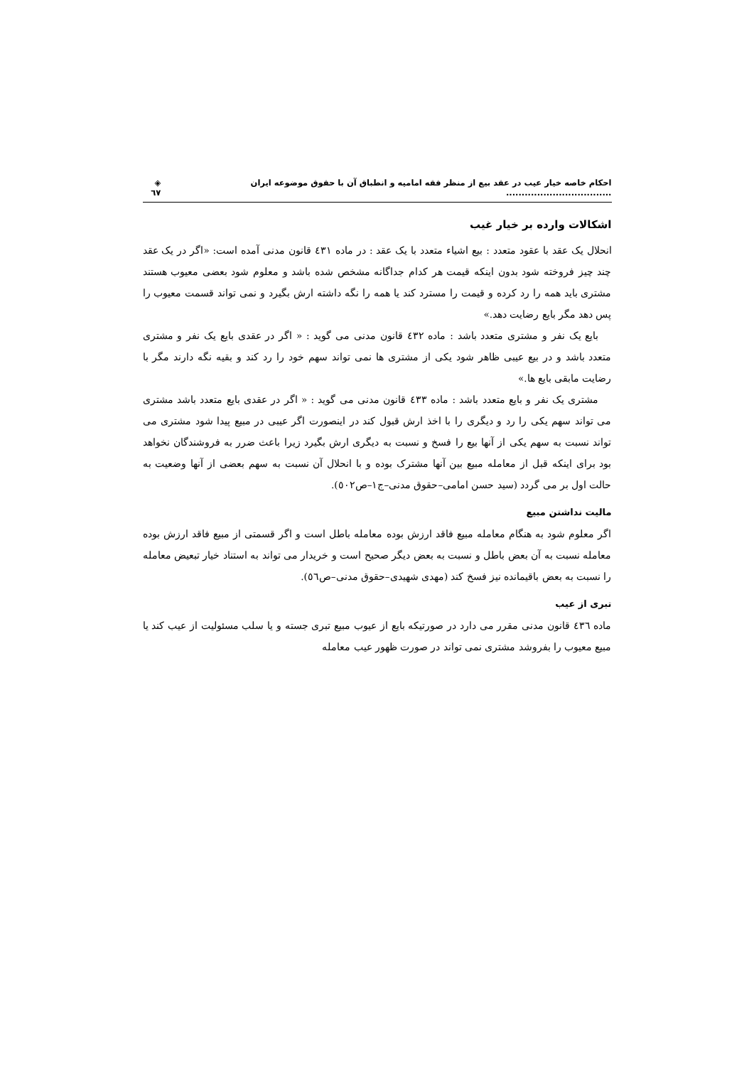احکام خاصه خیار عیب در عقد بیع از منظر فقه امامیه و انطباق آن با حقوق موضوعه ایران .................................. ◈ ٦٧
اشکالات وارده بر خیار غیب
انحلال یک عقد با عقود متعدد : بیع اشیاء متعدد با یک عقد : در ماده ٤٣١ قانون مدنی آمده است: «اگر در یک عقد چند چیز فروخته شود بدون اینکه قیمت هر کدام جداگانه مشخص شده باشد و معلوم شود بعضی معیوب هستند مشتری باید همه را رد کرده و قیمت را مسترد کند یا همه را نگه داشته ارش بگیرد و نمی تواند قسمت معیوب را پس دهد مگر بایع رضایت دهد.»
بایع یک نفر و مشتری متعدد باشد : ماده ٤٣٢ قانون مدنی می گوید : « اگر در عقدی بایع یک نفر و مشتری متعدد باشد و در بیع عیبی ظاهر شود یکی از مشتری ها نمی تواند سهم خود را رد کند و بقیه نگه دارند مگر با رضایت مابقی بایع ها.»
مشتری یک نفر و بایع متعدد باشد : ماده ٤٣٣ قانون مدنی می گوید : « اگر در عقدی بایع متعدد باشد مشتری می تواند سهم یکی را رد و دیگری را با اخذ ارش قبول کند در اینصورت اگر عیبی در مبیع پیدا شود مشتری می تواند نسبت به سهم یکی از آنها بیع را فسخ و نسبت به دیگری ارش بگیرد زیرا باعث ضرر به فروشندگان نخواهد بود برای اینکه قبل از معامله مبیع بین آنها مشترک بوده و با انحلال آن نسبت به سهم بعضی از آنها وضعیت به حالت اول بر می گردد (سید حسن امامی–حقوق مدنی–ج١–ص٥٠٢).
مالیت نداشتن مبیع
اگر معلوم شود به هنگام معامله مبیع فاقد ارزش بوده معامله باطل است و اگر قسمتی از مبیع فاقد ارزش بوده معامله نسبت به آن بعض باطل و نسبت به بعض دیگر صحیح است و خریدار می تواند به استناد خیار تبعیض معامله را نسبت به بعض باقیمانده نیز فسخ کند (مهدی شهیدی–حقوق مدنی–ص٥٦).
تبری از عیب
ماده ٤٣٦ قانون مدنی مقرر می دارد در صورتیکه بایع از عیوب مبیع تبری جسته و یا سلب مسئولیت از عیب کند یا مبیع معیوب را بفروشد مشتری نمی تواند در صورت ظهور عیب معامله